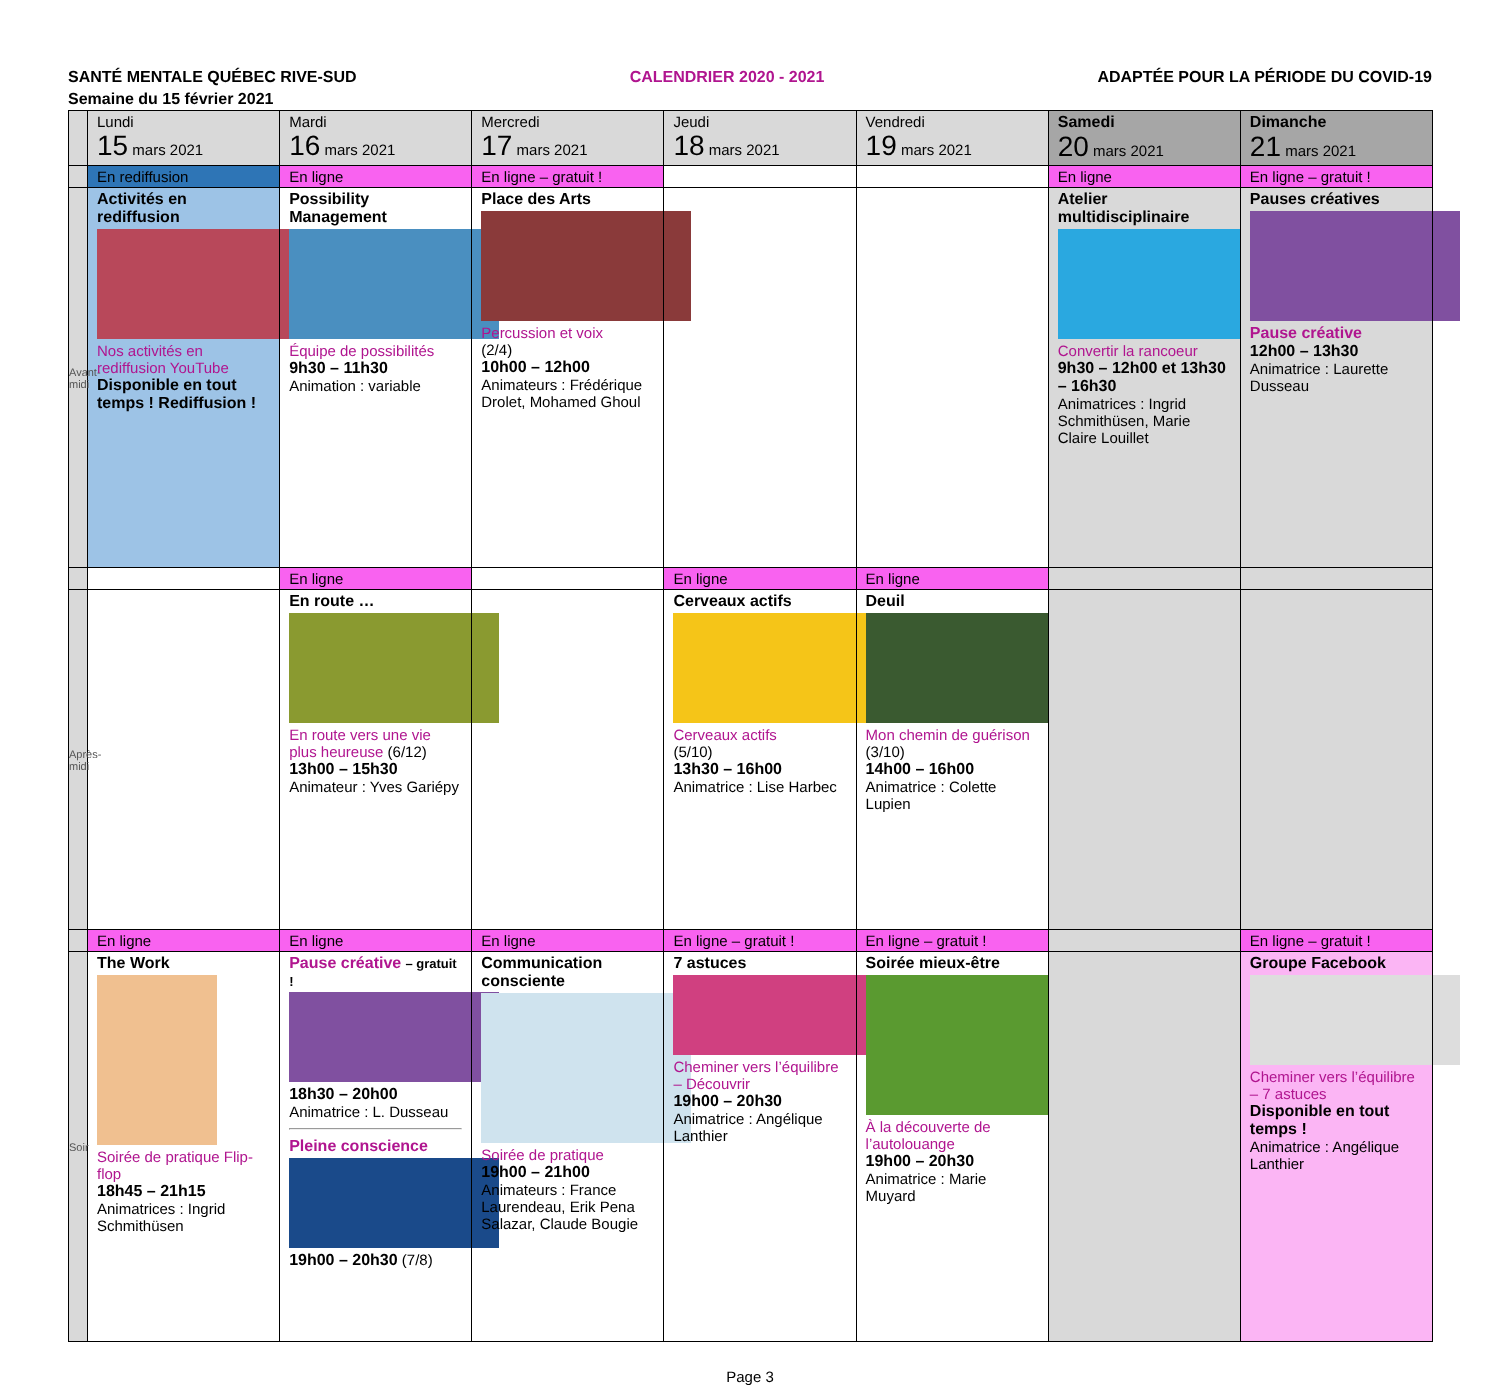SANTÉ MENTALE QUÉBEC RIVE-SUD CALENDRIER 2020 - 2021 ADAPTÉE POUR LA PÉRIODE DU COVID-19
Semaine du 15 février 2021
| | Lundi 15 mars 2021 | Mardi 16 mars 2021 | Mercredi 17 mars 2021 | Jeudi 18 mars 2021 | Vendredi 19 mars 2021 | Samedi 20 mars 2021 | Dimanche 21 mars 2021 |
| | En rediffusion | En ligne | En ligne – gratuit ! | | | En ligne | En ligne – gratuit ! |
| Avant-midi | Activités en rediffusion Nos activités en rediffusion YouTube Disponible en tout temps ! Rediffusion ! | Possibility Management Équipe de possibilités 9h30 – 11h30 Animation : variable | Place des Arts Percussion et voix (2/4) 10h00 – 12h00 Animateurs : Frédérique Drolet, Mohamed Ghoul | | | Atelier multidisciplinaire Convertir la rancoeur 9h30 – 12h00 et 13h30 – 16h30 Animatrices : Ingrid Schmithüsen, Marie Claire Louillet | Pauses créatives Pause créative 12h00 – 13h30 Animatrice : Laurette Dusseau |
| | | En ligne | | En ligne | En ligne | | |
| Après-midi | | En route … En route vers une vie plus heureuse (6/12) 13h00 – 15h30 Animateur : Yves Gariépy | | Cerveaux actifs Cerveaux actifs (5/10) 13h30 – 16h00 Animatrice : Lise Harbec | Deuil Mon chemin de guérison (3/10) 14h00 – 16h00 Animatrice : Colette Lupien | | |
| | En ligne | En ligne | En ligne | En ligne – gratuit ! | En ligne – gratuit ! | | En ligne – gratuit ! |
| Soir | The Work Soirée de pratique Flip-flop 18h45 – 21h15 Animatrices : Ingrid Schmithüsen | Pause créative – gratuit ! 18h30 – 20h00 Animatrice : L. Dusseau Pleine conscience 19h00 – 20h30 (7/8) | Communication consciente Soirée de pratique 19h00 – 21h00 Animateurs : France Laurendeau, Erik Pena Salazar, Claude Bougie | 7 astuces Cheminer vers l’équilibre – Découvrir 19h00 – 20h30 Animatrice : Angélique Lanthier | Soirée mieux-être À la découverte de l’autolouange 19h00 – 20h30 Animatrice : Marie Muyard | | Groupe Facebook Cheminer vers l’équilibre – 7 astuces Disponible en tout temps ! Animatrice : Angélique Lanthier |
Page 3